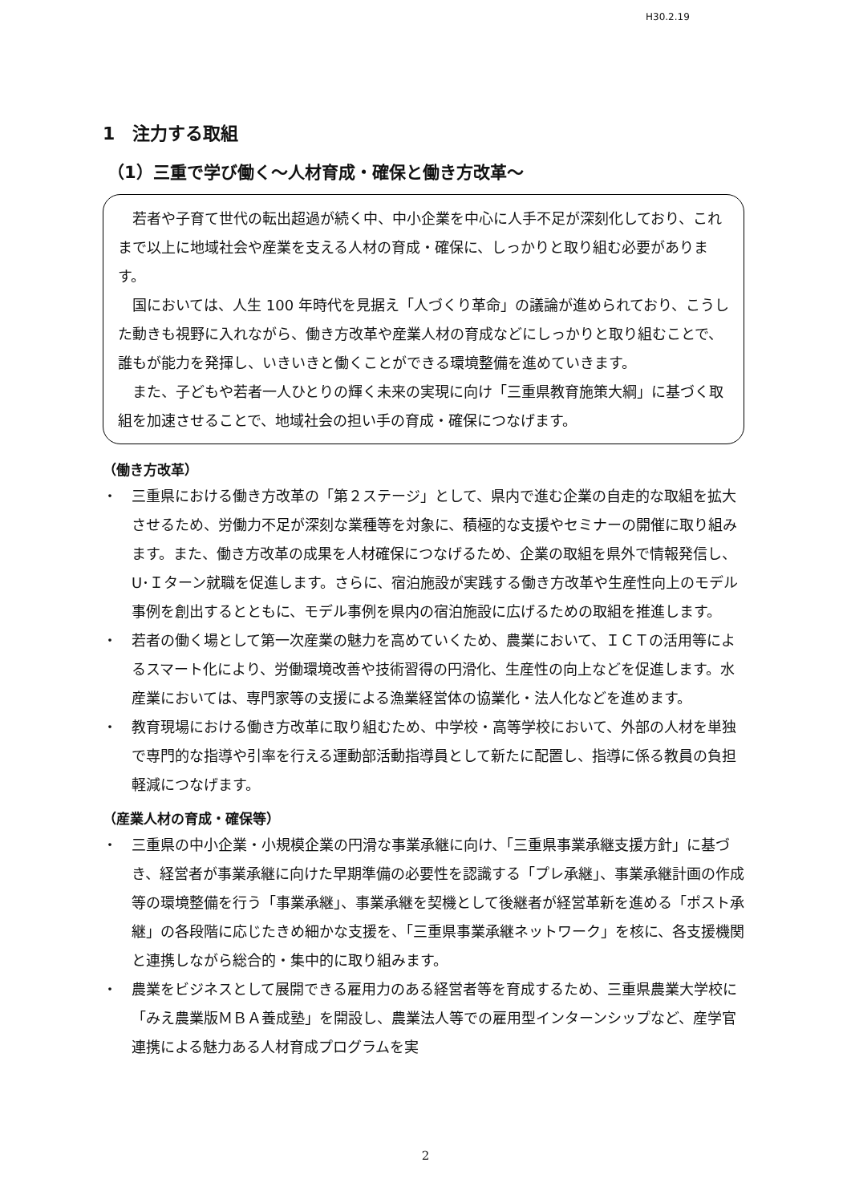H30.2.19
1　注力する取組
（1）三重で学び働く～人材育成・確保と働き方改革～
若者や子育て世代の転出超過が続く中、中小企業を中心に人手不足が深刻化しており、これまで以上に地域社会や産業を支える人材の育成・確保に、しっかりと取り組む必要があります。
国においては、人生 100 年時代を見据え「人づくり革命」の議論が進められており、こうした動きも視野に入れながら、働き方改革や産業人材の育成などにしっかりと取り組むことで、誰もが能力を発揮し、いきいきと働くことができる環境整備を進めていきます。
また、子どもや若者一人ひとりの輝く未来の実現に向け「三重県教育施策大綱」に基づく取組を加速させることで、地域社会の担い手の育成・確保につなげます。
（働き方改革）
・　三重県における働き方改革の「第２ステージ」として、県内で進む企業の自走的な取組を拡大させるため、労働力不足が深刻な業種等を対象に、積極的な支援やセミナーの開催に取り組みます。また、働き方改革の成果を人材確保につなげるため、企業の取組を県外で情報発信し、U･Ｉターン就職を促進します。さらに、宿泊施設が実践する働き方改革や生産性向上のモデル事例を創出するとともに、モデル事例を県内の宿泊施設に広げるための取組を推進します。
・　若者の働く場として第一次産業の魅力を高めていくため、農業において、ＩＣＴの活用等によるスマート化により、労働環境改善や技術習得の円滑化、生産性の向上などを促進します。水産業においては、専門家等の支援による漁業経営体の協業化・法人化などを進めます。
・　教育現場における働き方改革に取り組むため、中学校・高等学校において、外部の人材を単独で専門的な指導や引率を行える運動部活動指導員として新たに配置し、指導に係る教員の負担軽減につなげます。
（産業人材の育成・確保等）
・　三重県の中小企業・小規模企業の円滑な事業承継に向け、「三重県事業承継支援方針」に基づき、経営者が事業承継に向けた早期準備の必要性を認識する「プレ承継」、事業承継計画の作成等の環境整備を行う「事業承継」、事業承継を契機として後継者が経営革新を進める「ポスト承継」の各段階に応じたきめ細かな支援を、「三重県事業承継ネットワーク」を核に、各支援機関と連携しながら総合的・集中的に取り組みます。
・　農業をビジネスとして展開できる雇用力のある経営者等を育成するため、三重県農業大学校に「みえ農業版ＭＢＡ養成塾」を開設し、農業法人等での雇用型インターンシップなど、産学官連携による魅力ある人材育成プログラムを実
2